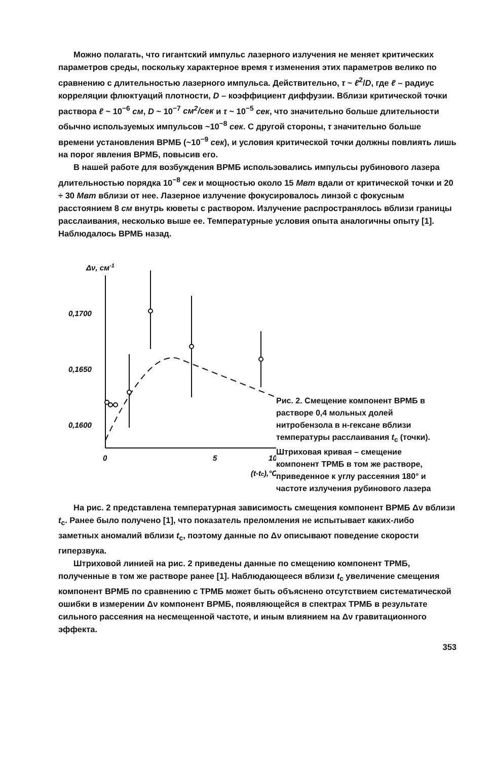Можно полагать, что гигантский импульс лазерного излучения не меняет критических параметров среды, поскольку характерное время τ изменения этих параметров велико по сравнению с длительностью лазерного импульса. Действительно, τ ~ ℓ<sup>2</sup>/D, где ℓ – радиус корреляции флюктуаций плотности, D – коэффициент диффузии. Вблизи критической точки раствора ℓ ~ 10<sup>−6</sup> см, D ~ 10<sup>−7</sup> см<sup>2</sup>/сек и τ ~ 10<sup>−5</sup> сек, что значительно больше длительности обычно используемых импульсов ~10<sup>−8</sup> сек. С другой стороны, τ значительно больше времени установления ВРМБ (~10<sup>−9</sup> сек), и условия критической точки должны повлиять лишь на порог явления ВРМБ, повысив его.
В нашей работе для возбуждения ВРМБ использовались импульсы рубинового лазера длительностью порядка 10<sup>−8</sup> сек и мощностью около 15 Мвт вдали от критической точки и 20 ÷ 30 Мвт вблизи от нее. Лазерное излучение фокусировалось линзой с фокусным расстоянием 8 см внутрь кюветы с раствором. Излучение распространялось вблизи границы расслаивания, несколько выше ее. Температурные условия опыта аналогичны опыту [1]. Наблюдалось ВРМБ назад.
Δν, см-1
0,1700
0,1650
0,1600
0
5
10
(t-tc),°C
Рис. 2. Смещение компонент ВРМБ в растворе 0,4 мольных долей нитробензола в н-гексане вблизи температуры расслаивания t<sub>c</sub> (точки). Штриховая кривая – смещение компонент ТРМБ в том же растворе, приведенное к углу рассеяния 180° и частоте излучения рубинового лазера
На рис. 2 представлена температурная зависимость смещения компонент ВРМБ Δν вблизи t<sub>c</sub>. Ранее было получено [1], что показатель преломления не испытывает каких-либо заметных аномалий вблизи t<sub>c</sub>, поэтому данные по Δν описывают поведение скорости гиперзвука.
Штриховой линией на рис. 2 приведены данные по смещению компонент ТРМБ, полученные в том же растворе ранее [1]. Наблюдающееся вблизи t<sub>c</sub> увеличение смещения компонент ВРМБ по сравнению с ТРМБ может быть объяснено отсутствием систематической ошибки в измерении Δν компонент ВРМБ, появляющейся в спектрах ТРМБ в результате сильного рассеяния на несмещенной частоте, и иным влиянием на Δν гравитационного эффекта.
353